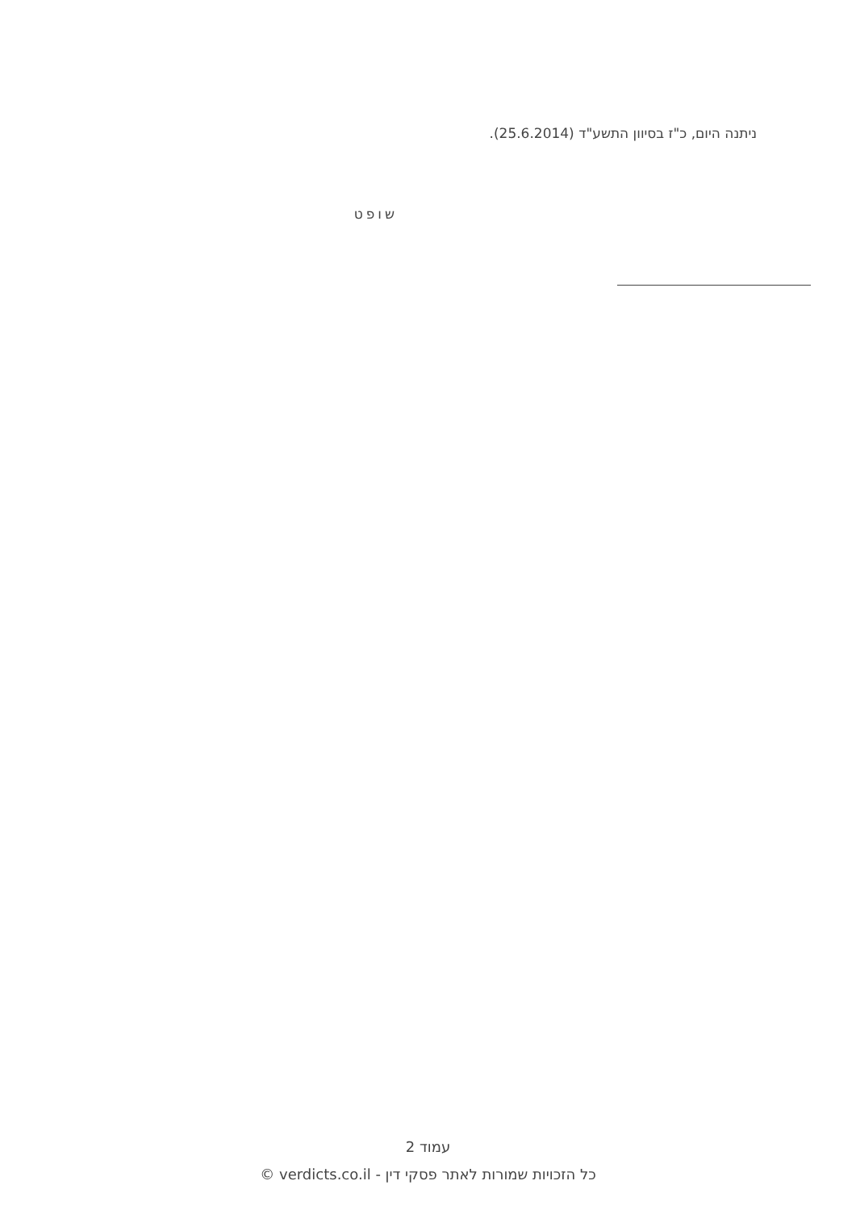ניתנה היום, כ"ז בסיוון התשע"ד (25.6.2014).
שופט
עמוד 2
כל הזכויות שמורות לאתר פסקי דין - verdicts.co.il ©